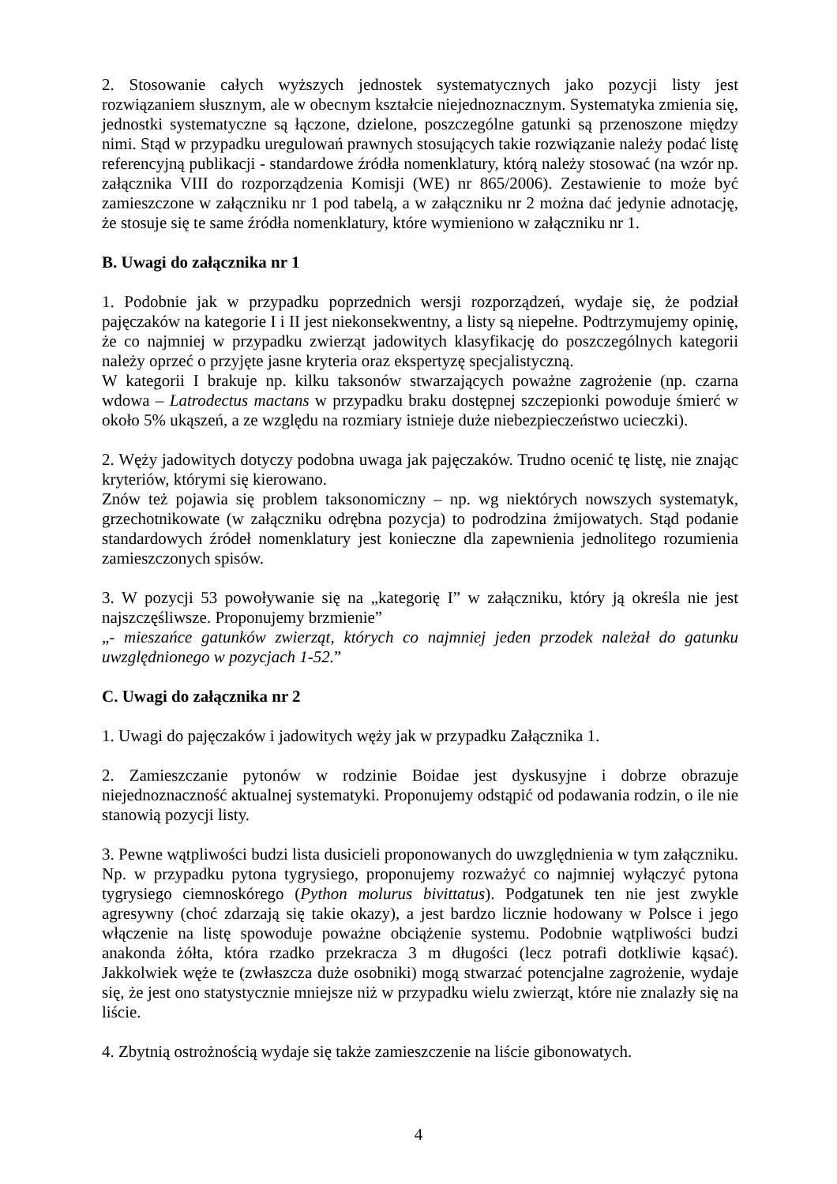2. Stosowanie całych wyższych jednostek systematycznych jako pozycji listy jest rozwiązaniem słusznym, ale w obecnym kształcie niejednoznacznym. Systematyka zmienia się, jednostki systematyczne są łączone, dzielone, poszczególne gatunki są przenoszone między nimi. Stąd w przypadku uregulowań prawnych stosujących takie rozwiązanie należy podać listę referencyjną publikacji - standardowe źródła nomenklatury, którą należy stosować (na wzór np. załącznika VIII do rozporządzenia Komisji (WE) nr 865/2006). Zestawienie to może być zamieszczone w załączniku nr 1 pod tabelą, a w załączniku nr 2 można dać jedynie adnotację, że stosuje się te same źródła nomenklatury, które wymieniono w załączniku nr 1.
B. Uwagi do załącznika nr 1
1. Podobnie jak w przypadku poprzednich wersji rozporządzeń, wydaje się, że podział pajęczaków na kategorie I i II jest niekonsekwentny, a listy są niepełne. Podtrzymujemy opinię, że co najmniej w przypadku zwierząt jadowitych klasyfikację do poszczególnych kategorii należy oprzeć o przyjęte jasne kryteria oraz ekspertyzę specjalistyczną.
W kategorii I brakuje np. kilku taksonów stwarzających poważne zagrożenie (np. czarna wdowa – Latrodectus mactans w przypadku braku dostępnej szczepionki powoduje śmierć w około 5% ukąszeń, a ze względu na rozmiary istnieje duże niebezpieczeństwo ucieczki).
2. Węży jadowitych dotyczy podobna uwaga jak pajęczaków. Trudno ocenić tę listę, nie znając kryteriów, którymi się kierowano.
Znów też pojawia się problem taksonomiczny – np. wg niektórych nowszych systematyk, grzechotnikowate (w załączniku odrębna pozycja) to podrodzina żmijowatych. Stąd podanie standardowych źródeł nomenklatury jest konieczne dla zapewnienia jednolitego rozumienia zamieszczonych spisów.
3. W pozycji 53 powoływanie się na „kategorię I” w załączniku, który ją określa nie jest najszczęśliwsze. Proponujemy brzmienie”
„- mieszańce gatunków zwierząt, których co najmniej jeden przodek należał do gatunku uwzględnionego w pozycjach 1-52.”
C. Uwagi do załącznika nr 2
1. Uwagi do pajęczaków i jadowitych węży jak w przypadku Załącznika 1.
2. Zamieszczanie pytonów w rodzinie Boidae jest dyskusyjne i dobrze obrazuje niejednoznaczność aktualnej systematyki. Proponujemy odstąpić od podawania rodzin, o ile nie stanowią pozycji listy.
3. Pewne wątpliwości budzi lista dusicieli proponowanych do uwzględnienia w tym załączniku. Np. w przypadku pytona tygrysiego, proponujemy rozważyć co najmniej wyłączyć pytona tygrysiego ciemnoskórego (Python molurus bivittatus). Podgatunek ten nie jest zwykle agresywny (choć zdarzają się takie okazy), a jest bardzo licznie hodowany w Polsce i jego włączenie na listę spowoduje poważne obciążenie systemu. Podobnie wątpliwości budzi anakonda żółta, która rzadko przekracza 3 m długości (lecz potrafi dotkliwie kąsać). Jakkolwiek węże te (zwłaszcza duże osobniki) mogą stwarzać potencjalne zagrożenie, wydaje się, że jest ono statystycznie mniejsze niż w przypadku wielu zwierząt, które nie znalazły się na liście.
4. Zbytnią ostrożnością wydaje się także zamieszczenie na liście gibonowatych.
4